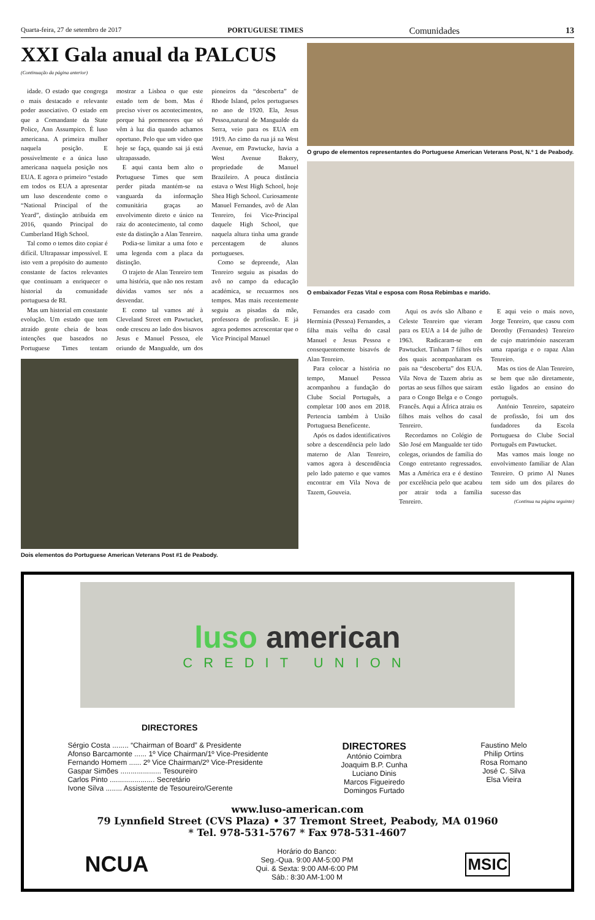Quarta-feira, 27 de setembro de 2017 PORTUGUESE TIMES Comunidades 13
XXI Gala anual da PALCUS
(Continuação da página anterior)
idade. O estado que congrega o mais destacado e relevante poder associativo. O estado em que a Comandante da State Police, Ann Assumpico. É luso americana. A primeira mulher naquela posição. E possivelmente e a única luso americana naquela posição nos EUA. E agora o primeiro “estado em todos os EUA a apresentar um luso descendente como o “National Principal of the Yeard”, distinção atribuída em 2016, quando Principal do Cumberland High School.
Tal como o temos dito copiar é difícil. Ultrapassar impossível. E isto vem a propósito do aumento constante de factos relevantes que continuam a enriquecer o historial da comunidade portuguesa de RI.
Mas um historial em constante evolução. Um estado que tem atraído gente cheia de boas intenções que baseados no Portuguese Times tentam mostrar a Lisboa o que este estado tem de bom. Mas é preciso viver os acontecimentos, porque há pormenores que só vêm à luz dia quando achamos oportuno. Pelo que um video que hoje se faça, quando sai já está ultrapassado.
E aqui canta bem alto o Portuguese Times que sem perder pitada mantém-se na vanguarda da informação comunitária graças ao envolvimento direto e único na raiz do acontecimento, tal como este da distinção a Alan Tenreiro.
Podia-se limitar a uma foto e uma legenda com a placa da distinção.
O trajeto de Alan Tenreiro tem uma história, que não nos restam dúvidas vamos ser nós a desvendar.
E como tal vamos até à Cleveland Street em Pawtucket, onde cresceu ao lado dos bisavos Jesus e Manuel Pessoa, ele oriundo de Mangualde, um dos pioneiros da “descoberta” de Rhode Island, pelos portugueses no ano de 1920. Ela, Jesus Pessoa,natural de Mangualde da Serra, veio para os EUA em 1919. Ao cimo da rua já na West Avenue, em Pawtucke, havia a West Avenue Bakery, propriedade de Manuel Brazileiro. A pouca distância estava o West High School, hoje Shea High School. Curiosamente Manuel Fernandes, avô de Alan Tenreiro, foi Vice-Principal daquele High School, que naquela altura tinha uma grande percentagem de alunos portugueses.
Como se depreende, Alan Tenreiro seguiu as pisadas do avô no campo da educação académica, se recuarmos nos tempos. Mas mais recentemente seguiu as pisadas da mãe, professora de profissão. E já agora podemos acrescentar que o Vice Principal Manuel
Dois elementos do Portuguese American Veterans Post #1 de Peabody.
O grupo de elementos representantes do Portuguese American Veterans Post, N.º 1 de Peabody.
O embaixador Fezas Vital e esposa com Rosa Rebimbas e marido.
Fernandes era casado com Hermínia (Pessoa) Fernandes, a filha mais velha do casal Manuel e Jesus Pessoa e consequentemente bisavós de Alan Tenreiro.
Para colocar a história no tempo, Manuel Pessoa acompanhou a fundação do Clube Social Português, a completar 100 anos em 2018. Pertencia também à União Portuguesa Beneficente.
Após os dados identificativos sobre a descendência pelo lado materno de Alan Tenreiro, vamos agora à descendência pelo lado paterno e que vamos encontrar em Vila Nova de Tazem, Gouveia.
Aqui os avós são Albano e Celeste Tenreiro que vieram para os EUA a 14 de julho de 1963. Radicaram-se em Pawtucket. Tinham 7 filhos três dos quais acompanharam os pais na “descoberta” dos EUA. Vila Nova de Tazem abriu as portas ao seus filhos que sairam para o Congo Belga e o Congo Francês. Aqui a África atraiu os filhos mais velhos do casal Tenreiro.
Recordamos no Colégio de São José em Mangualde ter tido colegas, oriundos de família do Congo entretanto regressados. Mas a América era e é destino por excelência pelo que acabou por atrair toda a família Tenreiro.
E aqui veio o mais novo, Jorge Tenreiro, que casou com Dorothy (Fernandes) Tenreiro de cujo matrimónio nasceram uma rapariga e o rapaz Alan Tenreiro.
Mas os tios de Alan Tenreiro, se bem que não diretamente, estão ligados ao ensino do português.
António Tenreiro, sapateiro de profissão, foi um dos fundadores da Escola Portuguesa do Clube Social Português em Pawtucket.
Mas vamos mais longe no envolvimento familiar de Alan Tenreiro. O primo Al Nunes tem sido um dos pilares do sucesso das
(Continua na página seguinte)
luso american
CREDIT UNION
DIRECTORES
Sérgio Costa ........ “Chairman of Board” & Presidente
Afonso Barcamonte ...... 1º Vice Chairman/1º Vice-Presidente
Fernando Homem ...... 2º Vice Chairman/2º Vice-Presidente
Gaspar Simões .................... Tesoureiro
Carlos Pinto ...................... Secretário
Ivone Silva ........ Assistente de Tesoureiro/Gerente
DIRECTORES
António Coimbra
Joaquim B.P. Cunha
Luciano Dinis
Marcos Figueiredo
Domingos Furtado
Faustino Melo
Philip Ortins
Rosa Romano
José C. Silva
Elsa Vieira
www.luso-american.com
79 Lynnfield Street (CVS Plaza) • 37 Tremont Street, Peabody, MA 01960
* Tel. 978-531-5767 * Fax 978-531-4607
NCUA
Horário do Banco:
Seg.-Qua. 9:00 AM-5:00 PM
Qui. & Sexta: 9:00 AM-6:00 PM
Sáb.: 8:30 AM-1:00 M
MSIC